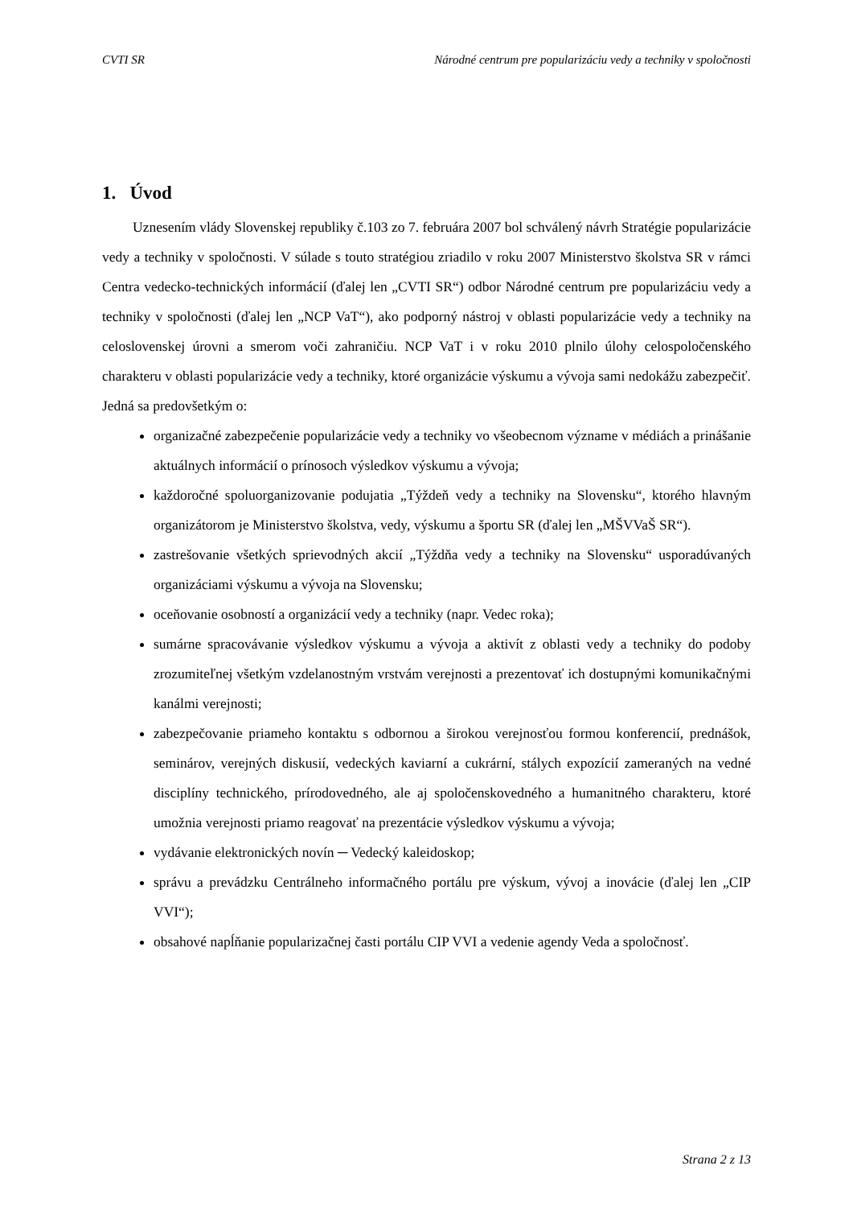CVTI SR Národné centrum pre popularizáciu vedy a techniky v spoločnosti
1. Úvod
Uznesením vlády Slovenskej republiky č.103 zo 7. februára 2007 bol schválený návrh Stratégie popularizácie vedy a techniky v spoločnosti. V súlade s touto stratégiou zriadilo v roku 2007 Ministerstvo školstva SR v rámci Centra vedecko-technických informácií (ďalej len „CVTI SR“) odbor Národné centrum pre popularizáciu vedy a techniky v spoločnosti (ďalej len „NCP VaT“), ako podporný nástroj v oblasti popularizácie vedy a techniky na celoslovenskej úrovni a smerom voči zahraničiu. NCP VaT i v roku 2010 plnilo úlohy celospoločenského charakteru v oblasti popularizácie vedy a techniky, ktoré organizácie výskumu a vývoja sami nedokážu zabezpečiť. Jedná sa predovšetkým o:
organizačné zabezpečenie popularizácie vedy a techniky vo všeobecnom význame v médiách a prinášanie aktuálnych informácií o prínosoch výsledkov výskumu a vývoja;
každoročné spoluorganizovanie podujatia „Týždeň vedy a techniky na Slovensku“, ktorého hlavným organizátorom je Ministerstvo školstva, vedy, výskumu a športu SR (ďalej len „MŠVVaŠ SR“).
zastrešovanie všetkých sprievodných akcií „Týždňa vedy a techniky na Slovensku“ usporadúvaných organizáciami výskumu a vývoja na Slovensku;
oceňovanie osobností a organizácií vedy a techniky (napr. Vedec roka);
sumárne spracovávanie výsledkov výskumu a vývoja a aktivít z oblasti vedy a techniky do podoby zrozumiteľnej všetkým vzdelanostným vrstvám verejnosti a prezentovať ich dostupnými komunikačnými kanálmi verejnosti;
zabezpečovanie priameho kontaktu s odbornou a širokou verejnosťou formou konferencií, prednášok, seminárov, verejných diskusií, vedeckých kaviarní a cukrární, stálych expozícií zameraných na vedné disciplíny technického, prírodovedného, ale aj spoločenskovedného a humanitného charakteru, ktoré umožnia verejnosti priamo reagovať na prezentácie výsledkov výskumu a vývoja;
vydávanie elektronických novín ─ Vedecký kaleidoskop;
správu a prevádzku Centrálneho informačného portálu pre výskum, vývoj a inovácie (ďalej len „CIP VVI“);
obsahové napĺňanie popularizačnej časti portálu CIP VVI a vedenie agendy Veda a spoločnosť.
Strana 2 z 13